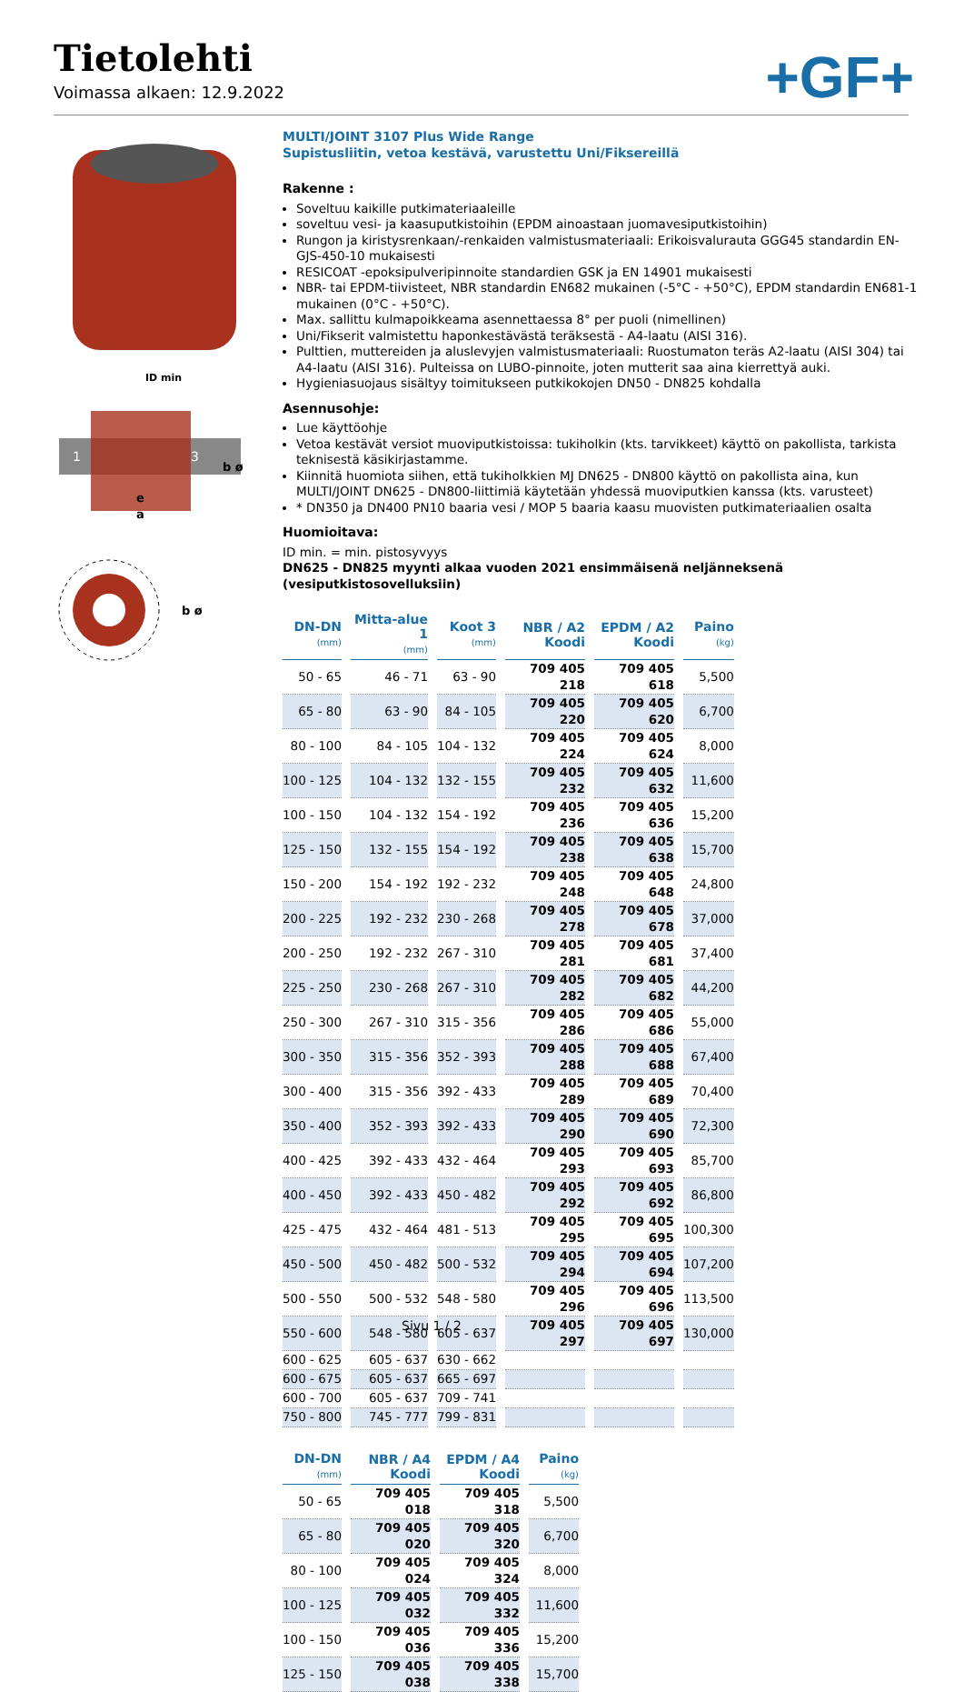Tietolehti
Voimassa alkaen: 12.9.2022
+GF+
ID min
1
3
e
a
b ø
b ø
MULTI/JOINT 3107 Plus Wide Range
Supistusliitin, vetoa kestävä, varustettu Uni/Fiksereillä
Rakenne :
Soveltuu kaikille putkimateriaaleille
soveltuu vesi- ja kaasuputkistoihin (EPDM ainoastaan juomavesiputkistoihin)
Rungon ja kiristysrenkaan/-renkaiden valmistusmateriaali: Erikoisvalurauta GGG45 standardin EN-GJS-450-10 mukaisesti
RESICOAT -epoksipulveripinnoite standardien GSK ja EN 14901 mukaisesti
NBR- tai EPDM-tiivisteet, NBR standardin EN682 mukainen (-5°C - +50°C), EPDM standardin EN681-1 mukainen (0°C - +50°C).
Max. sallittu kulmapoikkeama asennettaessa 8° per puoli (nimellinen)
Uni/Fikserit valmistettu haponkestävästä teräksestä - A4-laatu (AISI 316).
Pulttien, muttereiden ja aluslevyjen valmistusmateriaali: Ruostumaton teräs A2-laatu (AISI 304) tai A4-laatu (AISI 316). Pulteissa on LUBO-pinnoite, joten mutterit saa aina kierrettyä auki.
Hygieniasuojaus sisältyy toimitukseen putkikokojen DN50 - DN825 kohdalla
Asennusohje:
Lue käyttöohje
Vetoa kestävät versiot muoviputkistoissa: tukiholkin (kts. tarvikkeet) käyttö on pakollista, tarkista teknisestä käsikirjastamme.
Kiinnitä huomiota siihen, että tukiholkkien MJ DN625 - DN800 käyttö on pakollista aina, kun MULTI/JOINT DN625 - DN800-liittimiä käytetään yhdessä muoviputkien kanssa (kts. varusteet)
* DN350 ja DN400 PN10 baaria vesi / MOP 5 baaria kaasu muovisten putkimateriaalien osalta
Huomioitava:
ID min. = min. pistosyvyys
DN625 - DN825 myynti alkaa vuoden 2021 ensimmäisenä neljänneksenä (vesiputkistosovelluksiin)
| DN-DN (mm) | Mitta-alue 1 (mm) | Koot 3 (mm) | NBR / A2 Koodi | EPDM / A2 Koodi | Paino (kg) |
| --- | --- | --- | --- | --- | --- |
| 50 - 65 | 46 - 71 | 63 - 90 | 709 405 218 | 709 405 618 | 5,500 |
| 65 - 80 | 63 - 90 | 84 - 105 | 709 405 220 | 709 405 620 | 6,700 |
| 80 - 100 | 84 - 105 | 104 - 132 | 709 405 224 | 709 405 624 | 8,000 |
| 100 - 125 | 104 - 132 | 132 - 155 | 709 405 232 | 709 405 632 | 11,600 |
| 100 - 150 | 104 - 132 | 154 - 192 | 709 405 236 | 709 405 636 | 15,200 |
| 125 - 150 | 132 - 155 | 154 - 192 | 709 405 238 | 709 405 638 | 15,700 |
| 150 - 200 | 154 - 192 | 192 - 232 | 709 405 248 | 709 405 648 | 24,800 |
| 200 - 225 | 192 - 232 | 230 - 268 | 709 405 278 | 709 405 678 | 37,000 |
| 200 - 250 | 192 - 232 | 267 - 310 | 709 405 281 | 709 405 681 | 37,400 |
| 225 - 250 | 230 - 268 | 267 - 310 | 709 405 282 | 709 405 682 | 44,200 |
| 250 - 300 | 267 - 310 | 315 - 356 | 709 405 286 | 709 405 686 | 55,000 |
| 300 - 350 | 315 - 356 | 352 - 393 | 709 405 288 | 709 405 688 | 67,400 |
| 300 - 400 | 315 - 356 | 392 - 433 | 709 405 289 | 709 405 689 | 70,400 |
| 350 - 400 | 352 - 393 | 392 - 433 | 709 405 290 | 709 405 690 | 72,300 |
| 400 - 425 | 392 - 433 | 432 - 464 | 709 405 293 | 709 405 693 | 85,700 |
| 400 - 450 | 392 - 433 | 450 - 482 | 709 405 292 | 709 405 692 | 86,800 |
| 425 - 475 | 432 - 464 | 481 - 513 | 709 405 295 | 709 405 695 | 100,300 |
| 450 - 500 | 450 - 482 | 500 - 532 | 709 405 294 | 709 405 694 | 107,200 |
| 500 - 550 | 500 - 532 | 548 - 580 | 709 405 296 | 709 405 696 | 113,500 |
| 550 - 600 | 548 - 580 | 605 - 637 | 709 405 297 | 709 405 697 | 130,000 |
| 600 - 625 | 605 - 637 | 630 - 662 | | | |
| 600 - 675 | 605 - 637 | 665 - 697 | | | |
| 600 - 700 | 605 - 637 | 709 - 741 | | | |
| 750 - 800 | 745 - 777 | 799 - 831 | | | |
| DN-DN (mm) | NBR / A4 Koodi | EPDM / A4 Koodi | Paino (kg) |
| --- | --- | --- | --- |
| 50 - 65 | 709 405 018 | 709 405 318 | 5,500 |
| 65 - 80 | 709 405 020 | 709 405 320 | 6,700 |
| 80 - 100 | 709 405 024 | 709 405 324 | 8,000 |
| 100 - 125 | 709 405 032 | 709 405 332 | 11,600 |
| 100 - 150 | 709 405 036 | 709 405 336 | 15,200 |
| 125 - 150 | 709 405 038 | 709 405 338 | 15,700 |
Sivu 1 / 2